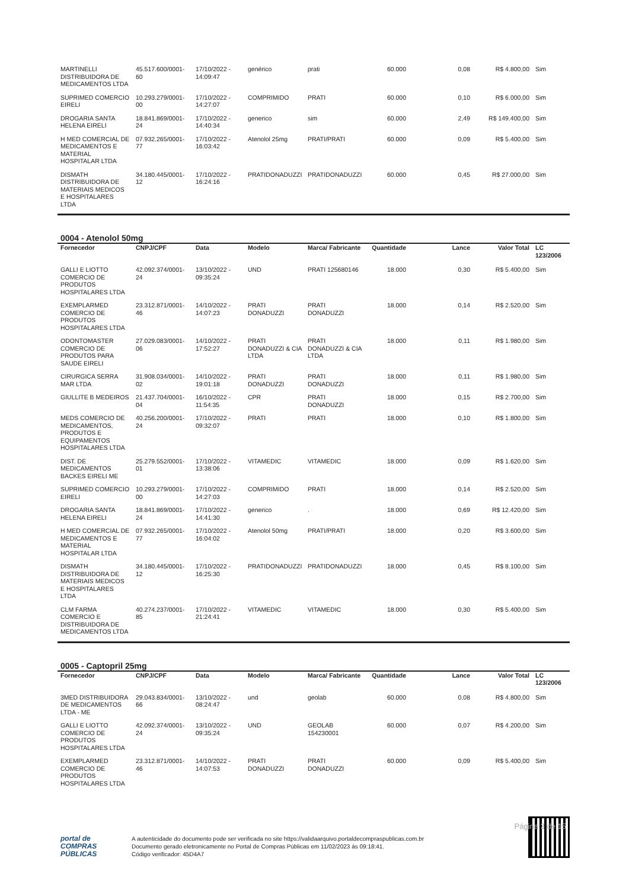| MARTINELLI DISTRIBUIDORA DE MEDICAMENTOS LTDA | 45.517.600/0001-60 | 17/10/2022 - 14:09:47 | genérico | prati | 60.000 | 0,08 | R$ 4.800,00 | Sim |
| SUPRIMED COMERCIO EIRELI | 10.293.279/0001-00 | 17/10/2022 - 14:27:07 | COMPRIMIDO | PRATI | 60.000 | 0,10 | R$ 6.000,00 | Sim |
| DROGARIA SANTA HELENA EIRELI | 18.841.869/0001-24 | 17/10/2022 - 14:40:34 | generico | sim | 60.000 | 2,49 | R$ 149.400,00 | Sim |
| H MED COMERCIAL DE MEDICAMENTOS E MATERIAL HOSPITALAR LTDA | 07.932.265/0001-77 | 17/10/2022 - 16:03:42 | Atenolol 25mg | PRATI/PRATI | 60.000 | 0,09 | R$ 5.400,00 | Sim |
| DISMATH DISTRIBUIDORA DE MATERIAIS MEDICOS E HOSPITALARES LTDA | 34.180.445/0001-12 | 17/10/2022 - 16:24:16 | PRATIDONADUZZI | PRATIDONADUZZI | 60.000 | 0,45 | R$ 27.000,00 | Sim |
0004 - Atenolol 50mg
| Fornecedor | CNPJ/CPF | Data | Modelo | Marca/ Fabricante | Quantidade | Lance | Valor Total | LC 123/2006 |
| --- | --- | --- | --- | --- | --- | --- | --- | --- |
| GALLI E LIOTTO COMERCIO DE PRODUTOS HOSPITALARES LTDA | 42.092.374/0001-24 | 13/10/2022 - 09:35:24 | UND | PRATI 125680146 | 18.000 | 0,30 | R$ 5.400,00 | Sim |
| EXEMPLARMED COMERCIO DE PRODUTOS HOSPITALARES LTDA | 23.312.871/0001-46 | 14/10/2022 - 14:07:23 | PRATI DONADUZZI | PRATI DONADUZZI | 18.000 | 0,14 | R$ 2.520,00 | Sim |
| ODONTOMASTER COMERCIO DE PRODUTOS PARA SAUDE EIRELI | 27.029.083/0001-06 | 14/10/2022 - 17:52:27 | PRATI DONADUZZI & CIA LTDA | PRATI DONADUZZI & CIA LTDA | 18.000 | 0,11 | R$ 1.980,00 | Sim |
| CIRURGICA SERRA MAR LTDA | 31.908.034/0001-02 | 14/10/2022 - 19:01:18 | PRATI DONADUZZI | PRATI DONADUZZI | 18.000 | 0,11 | R$ 1.980,00 | Sim |
| GIULLITE B MEDEIROS | 21.437.704/0001-04 | 16/10/2022 - 11:54:35 | CPR | PRATI DONADUZZI | 18.000 | 0,15 | R$ 2.700,00 | Sim |
| MEDS COMERCIO DE MEDICAMENTOS, PRODUTOS E EQUIPAMENTOS HOSPITALARES LTDA | 40.256.200/0001-24 | 17/10/2022 - 09:32:07 | PRATI | PRATI | 18.000 | 0,10 | R$ 1.800,00 | Sim |
| DIST. DE MEDICAMENTOS BACKES EIRELI ME | 25.279.552/0001-01 | 17/10/2022 - 13:38:06 | VITAMEDIC | VITAMEDIC | 18.000 | 0,09 | R$ 1.620,00 | Sim |
| SUPRIMED COMERCIO EIRELI | 10.293.279/0001-00 | 17/10/2022 - 14:27:03 | COMPRIMIDO | PRATI | 18.000 | 0,14 | R$ 2.520,00 | Sim |
| DROGARIA SANTA HELENA EIRELI | 18.841.869/0001-24 | 17/10/2022 - 14:41:30 | generico | . | 18.000 | 0,69 | R$ 12.420,00 | Sim |
| H MED COMERCIAL DE MEDICAMENTOS E MATERIAL HOSPITALAR LTDA | 07.932.265/0001-77 | 17/10/2022 - 16:04:02 | Atenolol 50mg | PRATI/PRATI | 18.000 | 0,20 | R$ 3.600,00 | Sim |
| DISMATH DISTRIBUIDORA DE MATERIAIS MEDICOS E HOSPITALARES LTDA | 34.180.445/0001-12 | 17/10/2022 - 16:25:30 | PRATIDONADUZZI | PRATIDONADUZZI | 18.000 | 0,45 | R$ 8.100,00 | Sim |
| CLM FARMA COMERCIO E DISTRIBUIDORA DE MEDICAMENTOS LTDA | 40.274.237/0001-85 | 17/10/2022 - 21:24:41 | VITAMEDIC | VITAMEDIC | 18.000 | 0,30 | R$ 5.400,00 | Sim |
0005 - Captopril 25mg
| Fornecedor | CNPJ/CPF | Data | Modelo | Marca/ Fabricante | Quantidade | Lance | Valor Total | LC 123/2006 |
| --- | --- | --- | --- | --- | --- | --- | --- | --- |
| 3MED DISTRIBUIDORA DE MEDICAMENTOS LTDA - ME | 29.043.834/0001-66 | 13/10/2022 - 08:24:47 | und | geolab | 60.000 | 0,08 | R$ 4.800,00 | Sim |
| GALLI E LIOTTO COMERCIO DE PRODUTOS HOSPITALARES LTDA | 42.092.374/0001-24 | 13/10/2022 - 09:35:24 | UND | GEOLAB 154230001 | 60.000 | 0,07 | R$ 4.200,00 | Sim |
| EXEMPLARMED COMERCIO DE PRODUTOS HOSPITALARES LTDA | 23.312.871/0001-46 | 14/10/2022 - 14:07:53 | PRATI DONADUZZI | PRATI DONADUZZI | 60.000 | 0,09 | R$ 5.400,00 | Sim |
Página 3 de 15
portal de
COMPRAS
PÚBLICAS
A autenticidade do documento pode ser verificada no site https://validaarquivo.portaldecompraspublicas.com.br
Documento gerado eletronicamente no Portal de Compras Públicas em 11/02/2023 às 09:18:41.
Código verificador: 45D4A7